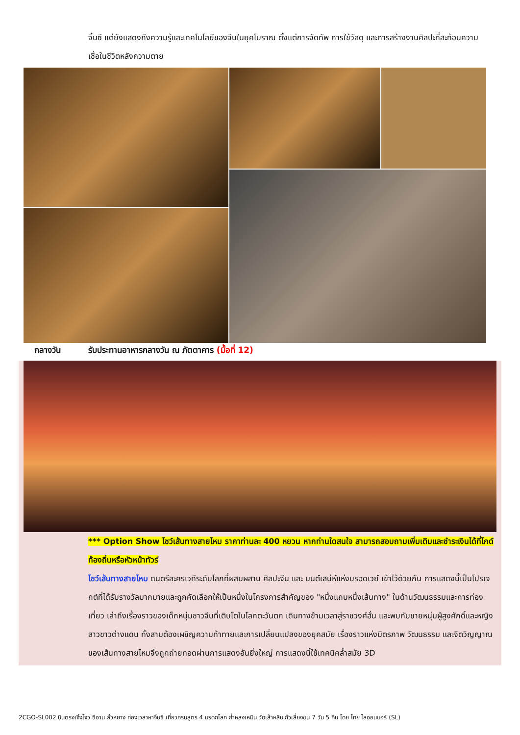จิ๋นซี แต่ยังแสดงถึงความรู้และเทคโนโลยีของจีนในยุคโบราณ ตั้งแต่การจัดทัพ การใช้วัสดุ และการสร้างงานศิลปะที่สะท้อนความเชื่อในชีวิตหลังความตาย
กลางวัน รับประทานอาหารกลางวัน ณ ภัตตาคาร (มื้อที่ 12)
*** Option Show โชว์เส้นทางสายไหม ราคาท่านละ 400 หยวน หากท่านใดสนใจ สามารถสอบถามเพิ่มเติมและชำระเงินได้ที่ไกด์ท้องถิ่นหรือหัวหน้าทัวร์
โชว์เส้นทางสายไหม ดนตรีละครเวทีระดับโลกที่ผสมผสาน ศิลปะจีน และ มนต์เสน่ห์แห่งบรอดเวย์ เข้าไว้ด้วยกัน การแสดงนี้เป็นโปรเจกต์ที่ได้รับรางวัลมากมายและถูกคัดเลือกให้เป็นหนึ่งในโครงการสำคัญของ "หนึ่งแถบหนึ่งเส้นทาง" ในด้านวัฒนธรรมและการท่องเที่ยว เล่าถึงเรื่องราวของเด็กหนุ่มชาวจีนที่เติบโตในโลกตะวันตก เดินทางข้ามเวลาสู่ราชวงศ์ฮั่น และพบกับชายหนุ่มผู้สูงศักดิ์และหญิงสาวชาวต่างแดน ทั้งสามต้องเผชิญความท้าทายและการเปลี่ยนแปลงของยุคสมัย เรื่องราวแห่งมิตรภาพ วัฒนธรรม และจิตวิญญาณของเส้นทางสายไหมจึงถูกถ่ายทอดผ่านการแสดงอันยิ่งใหญ่ การแสดงนี้ใช้เทคนิคล้ำสมัย 3D
2CGO-SL002 บินตรงเจิ้งโจว ซีอาน ลั่วหยาง ท่องเวลาหาจิ๋นซี เที่ยวครบสูตร 4 มรดกโลก ถ้ำหลงเหมิน วัดเส้าหลิน กั่วเลี่ยงชุน 7 วัน 5 คืน โดย ไทย ไลออนแอร์ (SL)